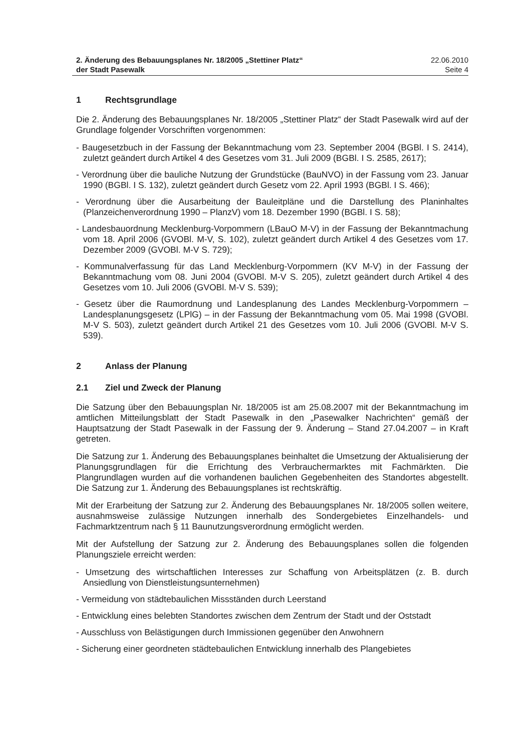2. Änderung des Bebauungsplanes Nr. 18/2005 „Stettiner Platz“
der Stadt Pasewalk
22.06.2010
Seite 4
1 Rechtsgrundlage
Die 2. Änderung des Bebauungsplanes Nr. 18/2005 „Stettiner Platz“ der Stadt Pasewalk wird auf der Grundlage folgender Vorschriften vorgenommen:
- Baugesetzbuch in der Fassung der Bekanntmachung vom 23. September 2004 (BGBl. I S. 2414), zuletzt geändert durch Artikel 4 des Gesetzes vom 31. Juli 2009 (BGBl. I S. 2585, 2617);
- Verordnung über die bauliche Nutzung der Grundstücke (BauNVO) in der Fassung vom 23. Januar 1990 (BGBl. I S. 132), zuletzt geändert durch Gesetz vom 22. April 1993 (BGBl. I S. 466);
- Verordnung über die Ausarbeitung der Bauleitpläne und die Darstellung des Planinhaltes (Planzeichenverordnung 1990 – PlanzV) vom 18. Dezember 1990 (BGBl. I S. 58);
- Landesbauordnung Mecklenburg-Vorpommern (LBauO M-V) in der Fassung der Bekanntmachung vom 18. April 2006 (GVOBl. M-V, S. 102), zuletzt geändert durch Artikel 4 des Gesetzes vom 17. Dezember 2009 (GVOBl. M-V S. 729);
- Kommunalverfassung für das Land Mecklenburg-Vorpommern (KV M-V) in der Fassung der Bekanntmachung vom 08. Juni 2004 (GVOBl. M-V S. 205), zuletzt geändert durch Artikel 4 des Gesetzes vom 10. Juli 2006 (GVOBl. M-V S. 539);
- Gesetz über die Raumordnung und Landesplanung des Landes Mecklenburg-Vorpommern – Landesplanungsgesetz (LPlG) – in der Fassung der Bekanntmachung vom 05. Mai 1998 (GVOBl. M-V S. 503), zuletzt geändert durch Artikel 21 des Gesetzes vom 10. Juli 2006 (GVOBl. M-V S. 539).
2 Anlass der Planung
2.1 Ziel und Zweck der Planung
Die Satzung über den Bebauungsplan Nr. 18/2005 ist am 25.08.2007 mit der Bekanntmachung im amtlichen Mitteilungsblatt der Stadt Pasewalk in den „Pasewalker Nachrichten“ gemäß der Hauptsatzung der Stadt Pasewalk in der Fassung der 9. Änderung – Stand 27.04.2007 – in Kraft getreten.
Die Satzung zur 1. Änderung des Bebauungsplanes beinhaltet die Umsetzung der Aktualisierung der Planungsgrundlagen für die Errichtung des Verbrauchermarktes mit Fachmärkten. Die Plangrundlagen wurden auf die vorhandenen baulichen Gegebenheiten des Standortes abgestellt. Die Satzung zur 1. Änderung des Bebauungsplanes ist rechtskräftig.
Mit der Erarbeitung der Satzung zur 2. Änderung des Bebauungsplanes Nr. 18/2005 sollen weitere, ausnahmsweise zulässige Nutzungen innerhalb des Sondergebietes Einzelhandels- und Fachmarktzentrum nach § 11 Baunutzungsverordnung ermöglicht werden.
Mit der Aufstellung der Satzung zur 2. Änderung des Bebauungsplanes sollen die folgenden Planungsziele erreicht werden:
- Umsetzung des wirtschaftlichen Interesses zur Schaffung von Arbeitsplätzen (z. B. durch Ansiedlung von Dienstleistungsunternehmen)
- Vermeidung von städtebaulichen Missständen durch Leerstand
- Entwicklung eines belebten Standortes zwischen dem Zentrum der Stadt und der Oststadt
- Ausschluss von Belästigungen durch Immissionen gegenüber den Anwohnern
- Sicherung einer geordneten städtebaulichen Entwicklung innerhalb des Plangebietes